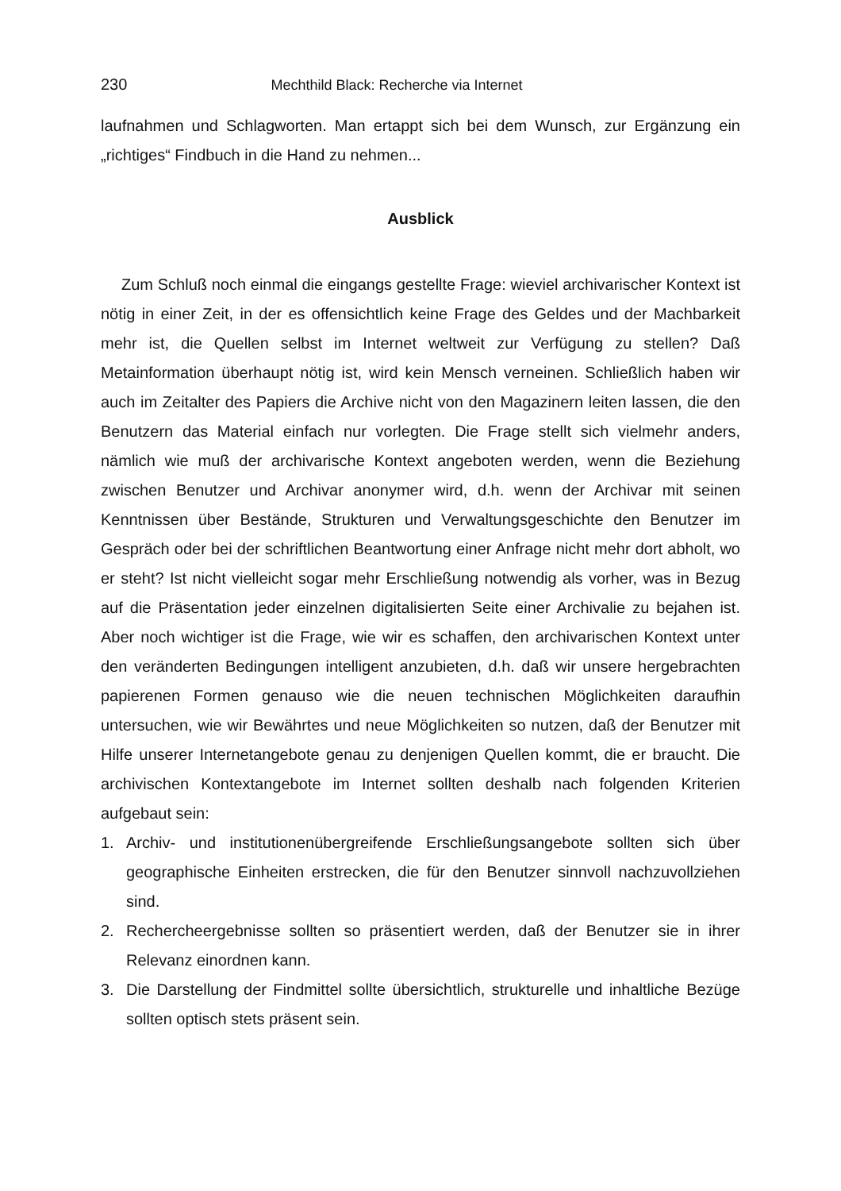230 Mechthild Black: Recherche via Internet
laufnahmen und Schlagworten. Man ertappt sich bei dem Wunsch, zur Ergänzung ein „richtiges“ Findbuch in die Hand zu nehmen...
Ausblick
Zum Schluß noch einmal die eingangs gestellte Frage: wieviel archivarischer Kontext ist nötig in einer Zeit, in der es offensichtlich keine Frage des Geldes und der Machbarkeit mehr ist, die Quellen selbst im Internet weltweit zur Verfügung zu stellen? Daß Metainformation überhaupt nötig ist, wird kein Mensch verneinen. Schließlich haben wir auch im Zeitalter des Papiers die Archive nicht von den Magazinern leiten lassen, die den Benutzern das Material einfach nur vorlegten. Die Frage stellt sich vielmehr anders, nämlich wie muß der archivarische Kontext angeboten werden, wenn die Beziehung zwischen Benutzer und Archivar anonymer wird, d.h. wenn der Archivar mit seinen Kenntnissen über Bestände, Strukturen und Verwaltungsgeschichte den Benutzer im Gespräch oder bei der schriftlichen Beantwortung einer Anfrage nicht mehr dort abholt, wo er steht? Ist nicht vielleicht sogar mehr Erschließung notwendig als vorher, was in Bezug auf die Präsentation jeder einzelnen digitalisierten Seite einer Archivalie zu bejahen ist. Aber noch wichtiger ist die Frage, wie wir es schaffen, den archivarischen Kontext unter den veränderten Bedingungen intelligent anzubieten, d.h. daß wir unsere hergebrachten papierenen Formen genauso wie die neuen technischen Möglichkeiten daraufhin untersuchen, wie wir Bewährtes und neue Möglichkeiten so nutzen, daß der Benutzer mit Hilfe unserer Internetangebote genau zu denjenigen Quellen kommt, die er braucht. Die archivischen Kontextangebote im Internet sollten deshalb nach folgenden Kriterien aufgebaut sein:
1. Archiv- und institutionenübergreifende Erschließungsangebote sollten sich über geographische Einheiten erstrecken, die für den Benutzer sinnvoll nachzuvollziehen sind.
2. Rechercheergebnisse sollten so präsentiert werden, daß der Benutzer sie in ihrer Relevanz einordnen kann.
3. Die Darstellung der Findmittel sollte übersichtlich, strukturelle und inhaltliche Bezüge sollten optisch stets präsent sein.